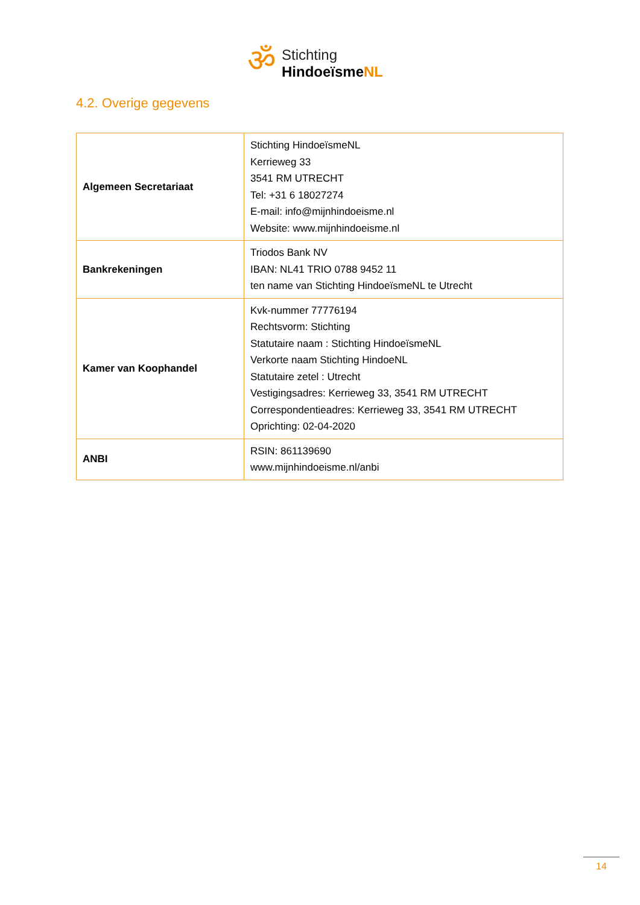ॐ
Stichting
HindoeïsmeNL
4.2. Overige gegevens
| Algemeen Secretariaat | Stichting HindoeïsmeNL Kerrieweg 33 3541 RM UTRECHT Tel: +31 6 18027274 E-mail: info@mijnhindoeisme.nl Website: www.mijnhindoeisme.nl |
| Bankrekeningen | Triodos Bank NV IBAN: NL41 TRIO 0788 9452 11 ten name van Stichting HindoeïsmeNL te Utrecht |
| Kamer van Koophandel | Kvk-nummer 77776194 Rechtsvorm: Stichting Statutaire naam : Stichting HindoeïsmeNL Verkorte naam Stichting HindoeNL Statutaire zetel : Utrecht Vestigingsadres: Kerrieweg 33, 3541 RM UTRECHT Correspondentieadres: Kerrieweg 33, 3541 RM UTRECHT Oprichting: 02-04-2020 |
| ANBI | RSIN: 861139690 www.mijnhindoeisme.nl/anbi |
14